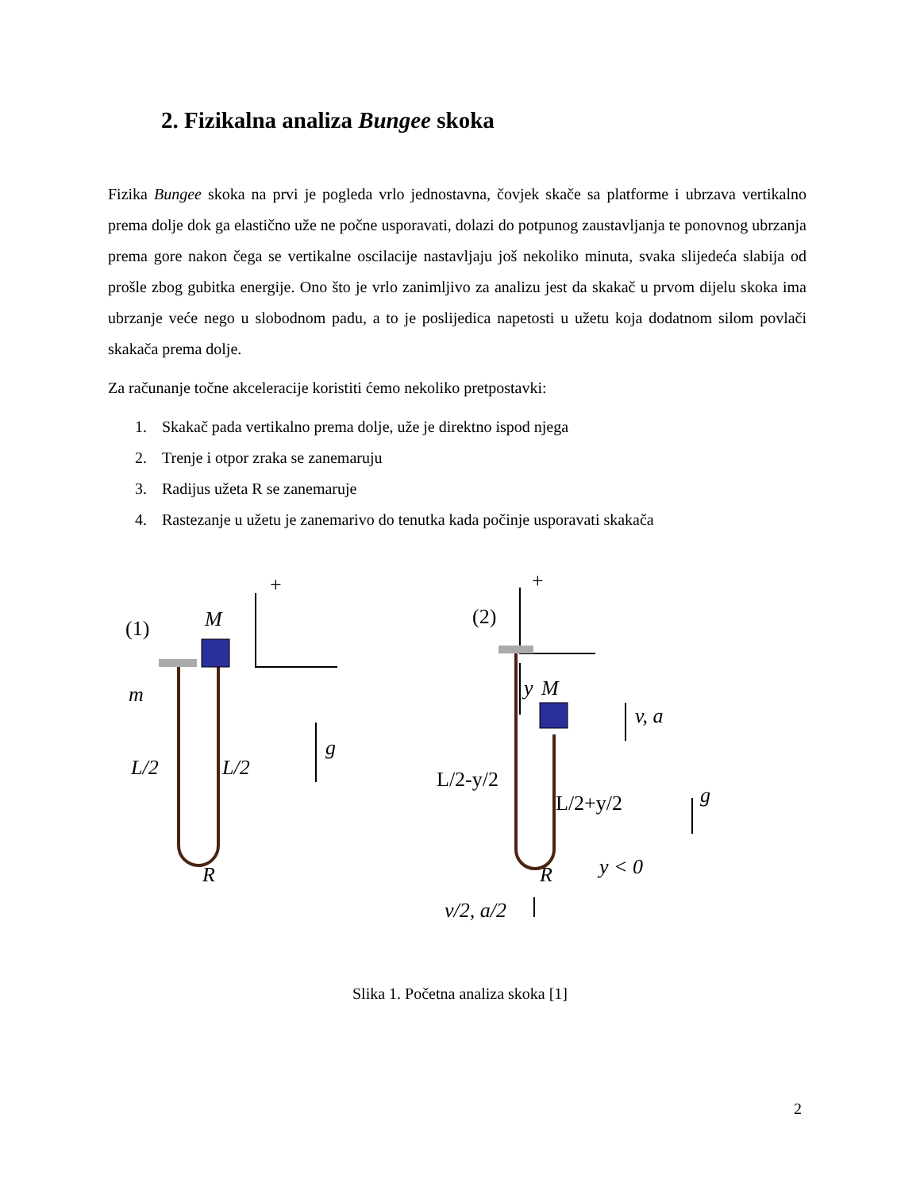2. Fizikalna analiza Bungee skoka
Fizika Bungee skoka na prvi je pogleda vrlo jednostavna, čovjek skače sa platforme i ubrzava vertikalno prema dolje dok ga elastično uže ne počne usporavati, dolazi do potpunog zaustavljanja te ponovnog ubrzanja prema gore nakon čega se vertikalne oscilacije nastavljaju još nekoliko minuta, svaka slijedeća slabija od prošle zbog gubitka energije. Ono što je vrlo zanimljivo za analizu jest da skakač u prvom dijelu skoka ima ubrzanje veće nego u slobodnom padu, a to je poslijedica napetosti u užetu koja dodatnom silom povlači skakača prema dolje.
Za računanje točne akceleracije koristiti ćemo nekoliko pretpostavki:
1. Skakač pada vertikalno prema dolje, uže je direktno ispod njega
2. Trenje i otpor zraka se zanemaruju
3. Radijus užeta R se zanemaruje
4. Rastezanje u užetu je zanemarivo do tenutka kada počinje usporavati skakača
+
+
(1)
M
m
L/2
L/2
g
R
(2)
M
y
v, a
L/2-y/2
L/2+y/2
g
R
y < 0
v/2, a/2
Slika 1. Početna analiza skoka [1]
2